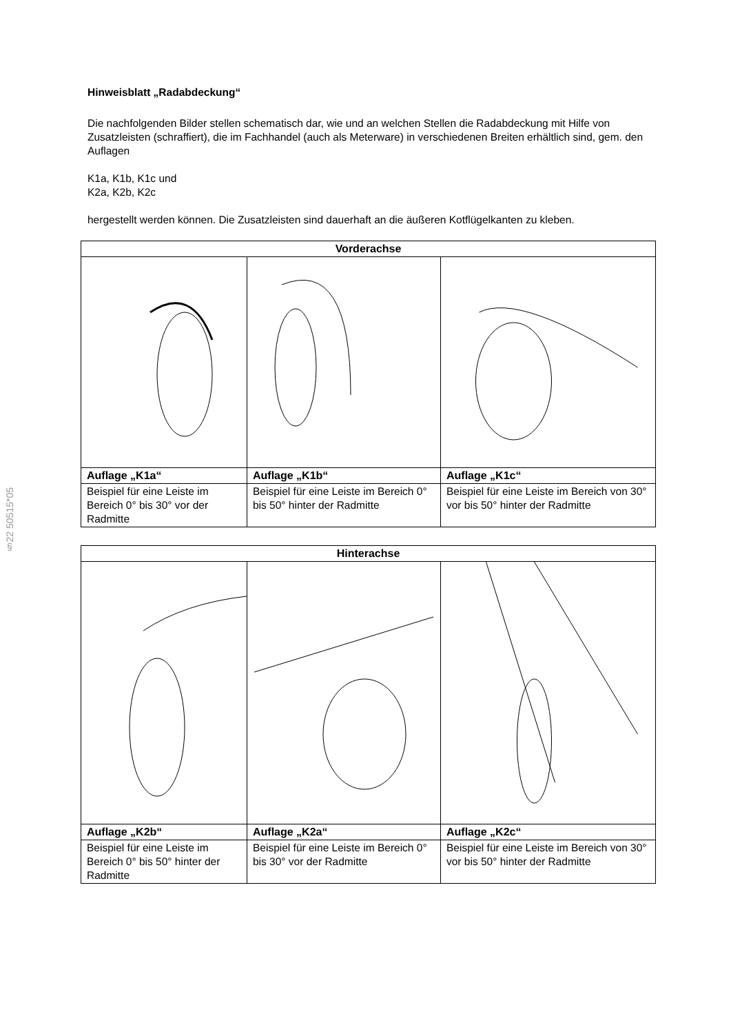§22 50515*05
Hinweisblatt „Radabdeckung“
Die nachfolgenden Bilder stellen schematisch dar, wie und an welchen Stellen die Radabdeckung mit Hilfe von Zusatzleisten (schraffiert), die im Fachhandel (auch als Meterware) in verschiedenen Breiten erhältlich sind, gem. den Auflagen
K1a, K1b, K1c und
K2a, K2b, K2c
hergestellt werden können. Die Zusatzleisten sind dauerhaft an die äußeren Kotflügelkanten zu kleben.
| Vorderachse | | |
| --- | --- | --- |
| Auflage „K1a“ | Auflage „K1b“ | Auflage „K1c“ |
| Beispiel für eine Leiste im Bereich 0° bis 30° vor der Radmitte | Beispiel für eine Leiste im Bereich 0° bis 50° hinter der Radmitte | Beispiel für eine Leiste im Bereich von 30° vor bis 50° hinter der Radmitte |
| Hinterachse | | |
| --- | --- | --- |
| Auflage „K2b“ | Auflage „K2a“ | Auflage „K2c“ |
| Beispiel für eine Leiste im Bereich 0° bis 50° hinter der Radmitte | Beispiel für eine Leiste im Bereich 0° bis 30° vor der Radmitte | Beispiel für eine Leiste im Bereich von 30° vor bis 50° hinter der Radmitte |